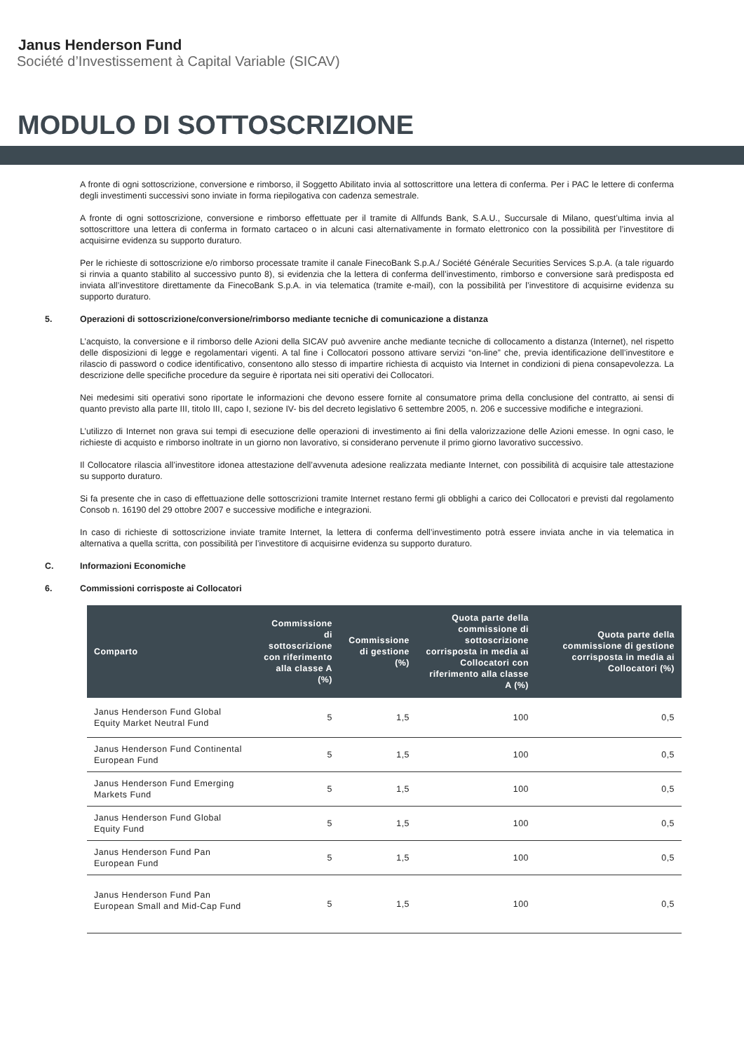Janus Henderson Fund
Société d’Investissement à Capital Variable (SICAV)
MODULO DI SOTTOSCRIZIONE
A fronte di ogni sottoscrizione, conversione e rimborso, il Soggetto Abilitato invia al sottoscrittore una lettera di conferma. Per i PAC le lettere di conferma degli investimenti successivi sono inviate in forma riepilogativa con cadenza semestrale.
A fronte di ogni sottoscrizione, conversione e rimborso effettuate per il tramite di Allfunds Bank, S.A.U., Succursale di Milano, quest’ultima invia al sottoscrittore una lettera di conferma in formato cartaceo o in alcuni casi alternativamente in formato elettronico con la possibilità per l’investitore di acquisirne evidenza su supporto duraturo.
Per le richieste di sottoscrizione e/o rimborso processate tramite il canale FinecoBank S.p.A./ Société Générale Securities Services S.p.A. (a tale riguardo si rinvia a quanto stabilito al successivo punto 8), si evidenzia che la lettera di conferma dell’investimento, rimborso e conversione sarà predisposta ed inviata all’investitore direttamente da FinecoBank S.p.A. in via telematica (tramite e-mail), con la possibilità per l’investitore di acquisirne evidenza su supporto duraturo.
5. Operazioni di sottoscrizione/conversione/rimborso mediante tecniche di comunicazione a distanza
L’acquisto, la conversione e il rimborso delle Azioni della SICAV può avvenire anche mediante tecniche di collocamento a distanza (Internet), nel rispetto delle disposizioni di legge e regolamentari vigenti. A tal fine i Collocatori possono attivare servizi “on-line” che, previa identificazione dell’investitore e rilascio di password o codice identificativo, consentono allo stesso di impartire richiesta di acquisto via Internet in condizioni di piena consapevolezza. La descrizione delle specifiche procedure da seguire è riportata nei siti operativi dei Collocatori.
Nei medesimi siti operativi sono riportate le informazioni che devono essere fornite al consumatore prima della conclusione del contratto, ai sensi di quanto previsto alla parte III, titolo III, capo I, sezione IV- bis del decreto legislativo 6 settembre 2005, n. 206 e successive modifiche e integrazioni.
L’utilizzo di Internet non grava sui tempi di esecuzione delle operazioni di investimento ai fini della valorizzazione delle Azioni emesse. In ogni caso, le richieste di acquisto e rimborso inoltrate in un giorno non lavorativo, si considerano pervenute il primo giorno lavorativo successivo.
Il Collocatore rilascia all’investitore idonea attestazione dell’avvenuta adesione realizzata mediante Internet, con possibilità di acquisire tale attestazione su supporto duraturo.
Si fa presente che in caso di effettuazione delle sottoscrizioni tramite Internet restano fermi gli obblighi a carico dei Collocatori e previsti dal regolamento Consob n. 16190 del 29 ottobre 2007 e successive modifiche e integrazioni.
In caso di richieste di sottoscrizione inviate tramite Internet, la lettera di conferma dell’investimento potrà essere inviata anche in via telematica in alternativa a quella scritta, con possibilità per l’investitore di acquisirne evidenza su supporto duraturo.
C. Informazioni Economiche
6. Commissioni corrisposte ai Collocatori
| Comparto | Commissione di sottoscrizione con riferimento alla classe A (%) | Commissione di gestione (%) | Quota parte della commissione di sottoscrizione corrisposta in media ai Collocatori con riferimento alla classe A (%) | Quota parte della commissione di gestione corrisposta in media ai Collocatori (%) |
| --- | --- | --- | --- | --- |
| Janus Henderson Fund Global Equity Market Neutral Fund | 5 | 1,5 | 100 | 0,5 |
| Janus Henderson Fund Continental European Fund | 5 | 1,5 | 100 | 0,5 |
| Janus Henderson Fund Emerging Markets Fund | 5 | 1,5 | 100 | 0,5 |
| Janus Henderson Fund Global Equity Fund | 5 | 1,5 | 100 | 0,5 |
| Janus Henderson Fund Pan European Fund | 5 | 1,5 | 100 | 0,5 |
| Janus Henderson Fund Pan European Small and Mid-Cap Fund | 5 | 1,5 | 100 | 0,5 |